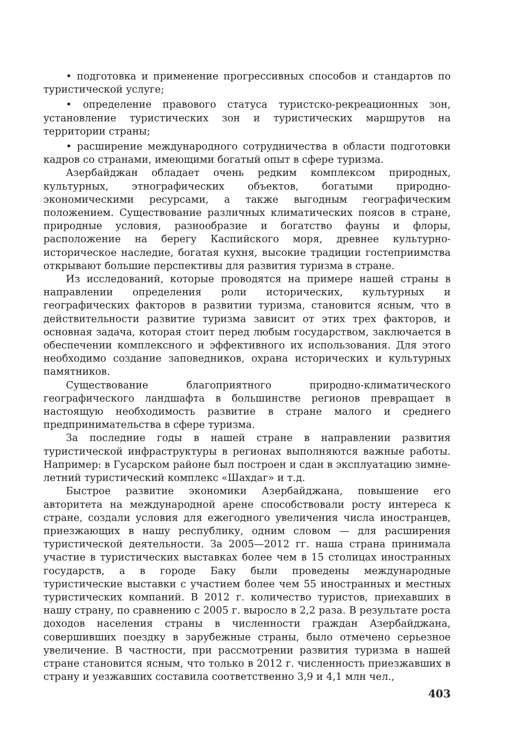• подготовка и применение прогрессивных способов и стандартов по туристической услуге;
• определение правового статуса туристско-рекреационных зон, установление туристических зон и туристических маршрутов на территории страны;
• расширение международного сотрудничества в области подготовки кадров со странами, имеющими богатый опыт в сфере туризма.
Азербайджан обладает очень редким комплексом природных, культурных, этнографических объектов, богатыми природно-экономическими ресурсами, а также выгодным географическим положением. Существование различных климатических поясов в стране, природные условия, разнообразие и богатство фауны и флоры, расположение на берегу Каспийского моря, древнее культурно-историческое наследие, богатая кухня, высокие традиции гостеприимства открывают большие перспективы для развития туризма в стране.
Из исследований, которые проводятся на примере нашей страны в направлении определения роли исторических, культурных и географических факторов в развитии туризма, становится ясным, что в действительности развитие туризма зависит от этих трех факторов, и основная задача, которая стоит перед любым государством, заключается в обеспечении комплексного и эффективного их использования. Для этого необходимо создание заповедников, охрана исторических и культурных памятников.
Существование благоприятного природно-климатического географического ландшафта в большинстве регионов превращает в настоящую необходимость развитие в стране малого и среднего предпринимательства в сфере туризма.
За последние годы в нашей стране в направлении развития туристической инфраструктуры в регионах выполняются важные работы. Например: в Гусарском районе был построен и сдан в эксплуатацию зимне-летний туристический комплекс «Шахдаг» и т.д.
Быстрое развитие экономики Азербайджана, повышение его авторитета на международной арене способствовали росту интереса к стране, создали условия для ежегодного увеличения числа иностранцев, приезжающих в нашу республику, одним словом — для расширения туристической деятельности. За 2005—2012 гг. наша страна принимала участие в туристических выставках более чем в 15 столицах иностранных государств, а в городе Баку были проведены международные туристические выставки с участием более чем 55 иностранных и местных туристических компаний. В 2012 г. количество туристов, приехавших в нашу страну, по сравнению с 2005 г. выросло в 2,2 раза. В результате роста доходов населения страны в численности граждан Азербайджана, совершивших поездку в зарубежные страны, было отмечено серьезное увеличение. В частности, при рассмотрении развития туризма в нашей стране становится ясным, что только в 2012 г. численность приезжавших в страну и уезжавших составила соответственно 3,9 и 4,1 млн чел.,
403